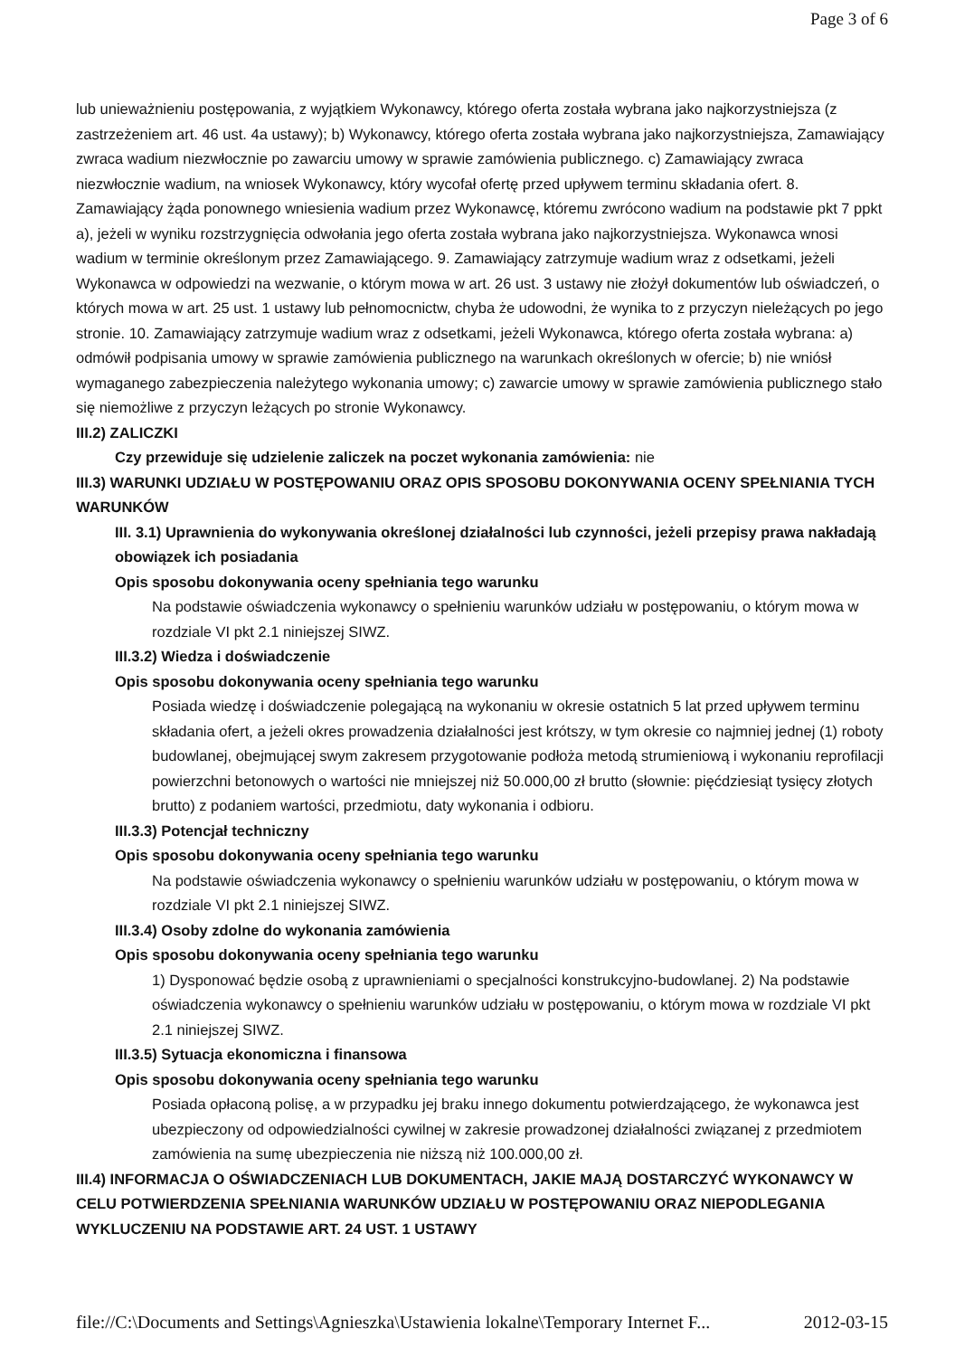Page 3 of 6
lub unieważnieniu postępowania, z wyjątkiem Wykonawcy, którego oferta została wybrana jako najkorzystniejsza (z zastrzeżeniem art. 46 ust. 4a ustawy); b) Wykonawcy, którego oferta została wybrana jako najkorzystniejsza, Zamawiający zwraca wadium niezwłocznie po zawarciu umowy w sprawie zamówienia publicznego. c) Zamawiający zwraca niezwłocznie wadium, na wniosek Wykonawcy, który wycofał ofertę przed upływem terminu składania ofert. 8. Zamawiający żąda ponownego wniesienia wadium przez Wykonawcę, któremu zwrócono wadium na podstawie pkt 7 ppkt a), jeżeli w wyniku rozstrzygnięcia odwołania jego oferta została wybrana jako najkorzystniejsza. Wykonawca wnosi wadium w terminie określonym przez Zamawiającego. 9. Zamawiający zatrzymuje wadium wraz z odsetkami, jeżeli Wykonawca w odpowiedzi na wezwanie, o którym mowa w art. 26 ust. 3 ustawy nie złożył dokumentów lub oświadczeń, o których mowa w art. 25 ust. 1 ustawy lub pełnomocnictw, chyba że udowodni, że wynika to z przyczyn nieleżących po jego stronie. 10. Zamawiający zatrzymuje wadium wraz z odsetkami, jeżeli Wykonawca, którego oferta została wybrana: a) odmówił podpisania umowy w sprawie zamówienia publicznego na warunkach określonych w ofercie; b) nie wniósł wymaganego zabezpieczenia należytego wykonania umowy; c) zawarcie umowy w sprawie zamówienia publicznego stało się niemożliwe z przyczyn leżących po stronie Wykonawcy.
III.2) ZALICZKI
Czy przewiduje się udzielenie zaliczek na poczet wykonania zamówienia: nie
III.3) WARUNKI UDZIAŁU W POSTĘPOWANIU ORAZ OPIS SPOSOBU DOKONYWANIA OCENY SPEŁNIANIA TYCH WARUNKÓW
III. 3.1) Uprawnienia do wykonywania określonej działalności lub czynności, jeżeli przepisy prawa nakładają obowiązek ich posiadania
Opis sposobu dokonywania oceny spełniania tego warunku
Na podstawie oświadczenia wykonawcy o spełnieniu warunków udziału w postępowaniu, o którym mowa w rozdziale VI pkt 2.1 niniejszej SIWZ.
III.3.2) Wiedza i doświadczenie
Opis sposobu dokonywania oceny spełniania tego warunku
Posiada wiedzę i doświadczenie polegającą na wykonaniu w okresie ostatnich 5 lat przed upływem terminu składania ofert, a jeżeli okres prowadzenia działalności jest krótszy, w tym okresie co najmniej jednej (1) roboty budowlanej, obejmującej swym zakresem przygotowanie podłoża metodą strumieniową i wykonaniu reprofilacji powierzchni betonowych o wartości nie mniejszej niż 50.000,00 zł brutto (słownie: pięćdziesiąt tysięcy złotych brutto) z podaniem wartości, przedmiotu, daty wykonania i odbioru.
III.3.3) Potencjał techniczny
Opis sposobu dokonywania oceny spełniania tego warunku
Na podstawie oświadczenia wykonawcy o spełnieniu warunków udziału w postępowaniu, o którym mowa w rozdziale VI pkt 2.1 niniejszej SIWZ.
III.3.4) Osoby zdolne do wykonania zamówienia
Opis sposobu dokonywania oceny spełniania tego warunku
1) Dysponować będzie osobą z uprawnieniami o specjalności konstrukcyjno-budowlanej. 2) Na podstawie oświadczenia wykonawcy o spełnieniu warunków udziału w postępowaniu, o którym mowa w rozdziale VI pkt 2.1 niniejszej SIWZ.
III.3.5) Sytuacja ekonomiczna i finansowa
Opis sposobu dokonywania oceny spełniania tego warunku
Posiada opłaconą polisę, a w przypadku jej braku innego dokumentu potwierdzającego, że wykonawca jest ubezpieczony od odpowiedzialności cywilnej w zakresie prowadzonej działalności związanej z przedmiotem zamówienia na sumę ubezpieczenia nie niższą niż 100.000,00 zł.
III.4) INFORMACJA O OŚWIADCZENIACH LUB DOKUMENTACH, JAKIE MAJĄ DOSTARCZYĆ WYKONAWCY W CELU POTWIERDZENIA SPEŁNIANIA WARUNKÓW UDZIAŁU W POSTĘPOWANIU ORAZ NIEPODLEGANIA WYKLUCZENIU NA PODSTAWIE ART. 24 UST. 1 USTAWY
file://C:\Documents and Settings\Agnieszka\Ustawienia lokalne\Temporary Internet F... 2012-03-15